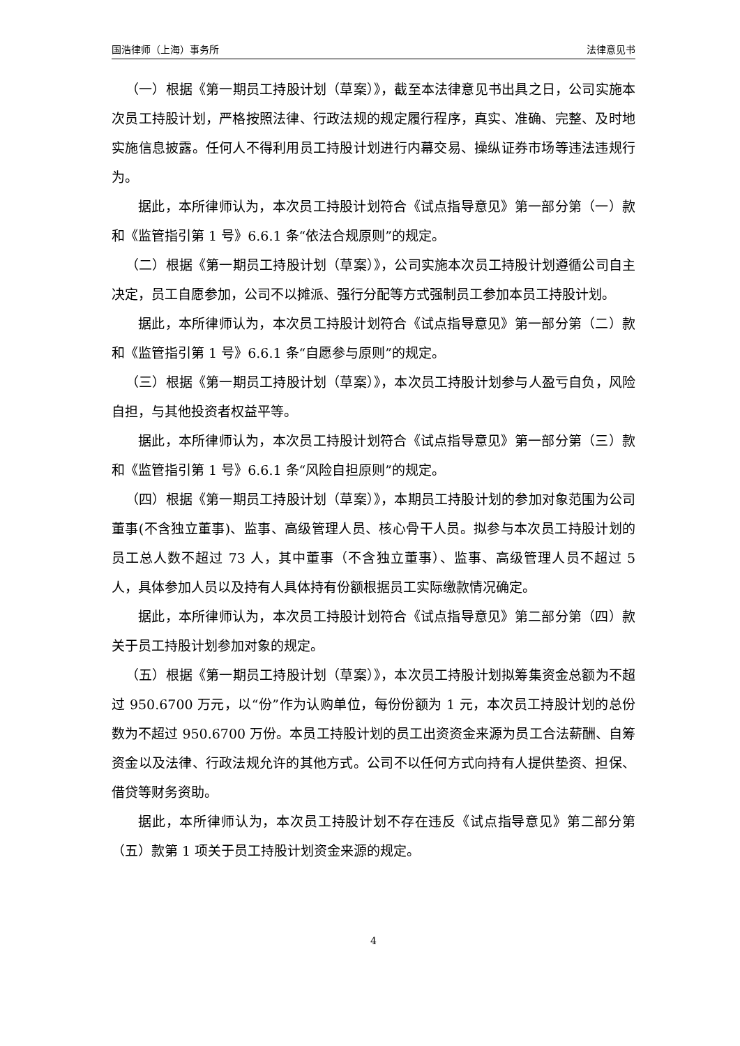国浩律师（上海）事务所 法律意见书
（一）根据《第一期员工持股计划（草案）》，截至本法律意见书出具之日，公司实施本次员工持股计划，严格按照法律、行政法规的规定履行程序，真实、准确、完整、及时地实施信息披露。任何人不得利用员工持股计划进行内幕交易、操纵证券市场等违法违规行为。
据此，本所律师认为，本次员工持股计划符合《试点指导意见》第一部分第（一）款和《监管指引第 1 号》6.6.1 条“依法合规原则”的规定。
（二）根据《第一期员工持股计划（草案）》，公司实施本次员工持股计划遵循公司自主决定，员工自愿参加，公司不以摊派、强行分配等方式强制员工参加本员工持股计划。
据此，本所律师认为，本次员工持股计划符合《试点指导意见》第一部分第（二）款和《监管指引第 1 号》6.6.1 条“自愿参与原则”的规定。
（三）根据《第一期员工持股计划（草案）》，本次员工持股计划参与人盈亏自负，风险自担，与其他投资者权益平等。
据此，本所律师认为，本次员工持股计划符合《试点指导意见》第一部分第（三）款和《监管指引第 1 号》6.6.1 条“风险自担原则”的规定。
（四）根据《第一期员工持股计划（草案）》，本期员工持股计划的参加对象范围为公司董事(不含独立董事)、监事、高级管理人员、核心骨干人员。拟参与本次员工持股计划的员工总人数不超过 73 人，其中董事（不含独立董事）、监事、高级管理人员不超过 5 人，具体参加人员以及持有人具体持有份额根据员工实际缴款情况确定。
据此，本所律师认为，本次员工持股计划符合《试点指导意见》第二部分第（四）款关于员工持股计划参加对象的规定。
（五）根据《第一期员工持股计划（草案）》，本次员工持股计划拟筹集资金总额为不超过 950.6700 万元，以“份”作为认购单位，每份份额为 1 元，本次员工持股计划的总份数为不超过 950.6700 万份。本员工持股计划的员工出资资金来源为员工合法薪酬、自筹资金以及法律、行政法规允许的其他方式。公司不以任何方式向持有人提供垫资、担保、借贷等财务资助。
据此，本所律师认为，本次员工持股计划不存在违反《试点指导意见》第二部分第（五）款第 1 项关于员工持股计划资金来源的规定。
4